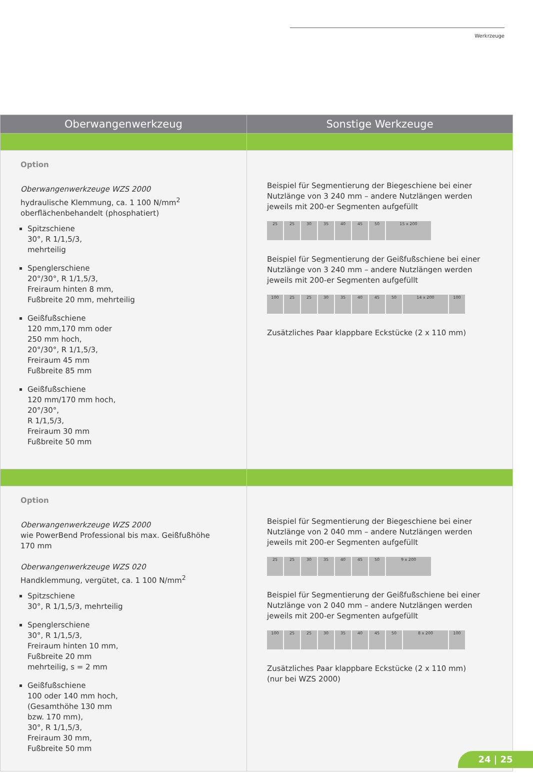Werkrzeuge
| Oberwangenwerkzeug | Sonstige Werkzeuge |
| --- | --- |
| Option Oberwangenwerkzeuge WZS 2000 hydraulische Klemmung, ca. 1 100 N/mm<sup>2</sup> oberflächenbehandelt (phosphatiert) Spitzschiene 30°, R 1/1,5/3, mehrteilig Spenglerschiene 20°/30°, R 1/1,5/3, Freiraum hinten 8 mm, Fußbreite 20 mm, mehrteilig Geißfußschiene 120 mm,170 mm oder 250 mm hoch, 20°/30°, R 1/1,5/3, Freiraum 45 mm Fußbreite 85 mm Geißfußschiene 120 mm/170 mm hoch, 20°/30°, R 1/1,5/3, Freiraum 30 mm Fußbreite 50 mm | Beispiel für Segmentierung der Biegeschiene bei einer Nutzlänge von 3 240 mm – andere Nutzlängen werden jeweils mit 200-er Segmenten aufgefüllt 25 25 30 35 40 45 50 15 x 200 Beispiel für Segmentierung der Geißfußschiene bei einer Nutzlänge von 3 240 mm – andere Nutzlängen werden jeweils mit 200-er Segmenten aufgefüllt 100 25 25 30 35 40 45 50 14 x 200 100 Zusätzliches Paar klappbare Eckstücke (2 x 110 mm) |
| Option Oberwangenwerkzeuge WZS 2000 wie PowerBend Professional bis max. Geißfußhöhe 170 mm Oberwangenwerkzeuge WZS 020 Handklemmung, vergütet, ca. 1 100 N/mm<sup>2</sup> Spitzschiene 30°, R 1/1,5/3, mehrteilig Spenglerschiene 30°, R 1/1,5/3, Freiraum hinten 10 mm, Fußbreite 20 mm mehrteilig, s = 2 mm Geißfußschiene 100 oder 140 mm hoch, (Gesamthöhe 130 mm bzw. 170 mm), 30°, R 1/1,5/3, Freiraum 30 mm, Fußbreite 50 mm | Beispiel für Segmentierung der Biegeschiene bei einer Nutzlänge von 2 040 mm – andere Nutzlängen werden jeweils mit 200-er Segmenten aufgefüllt 25 25 30 35 40 45 50 9 x 200 Beispiel für Segmentierung der Geißfußschiene bei einer Nutzlänge von 2 040 mm – andere Nutzlängen werden jeweils mit 200-er Segmenten aufgefüllt 100 25 25 30 35 40 45 50 8 x 200 100 Zusätzliches Paar klappbare Eckstücke (2 x 110 mm) (nur bei WZS 2000) |
24 | 25